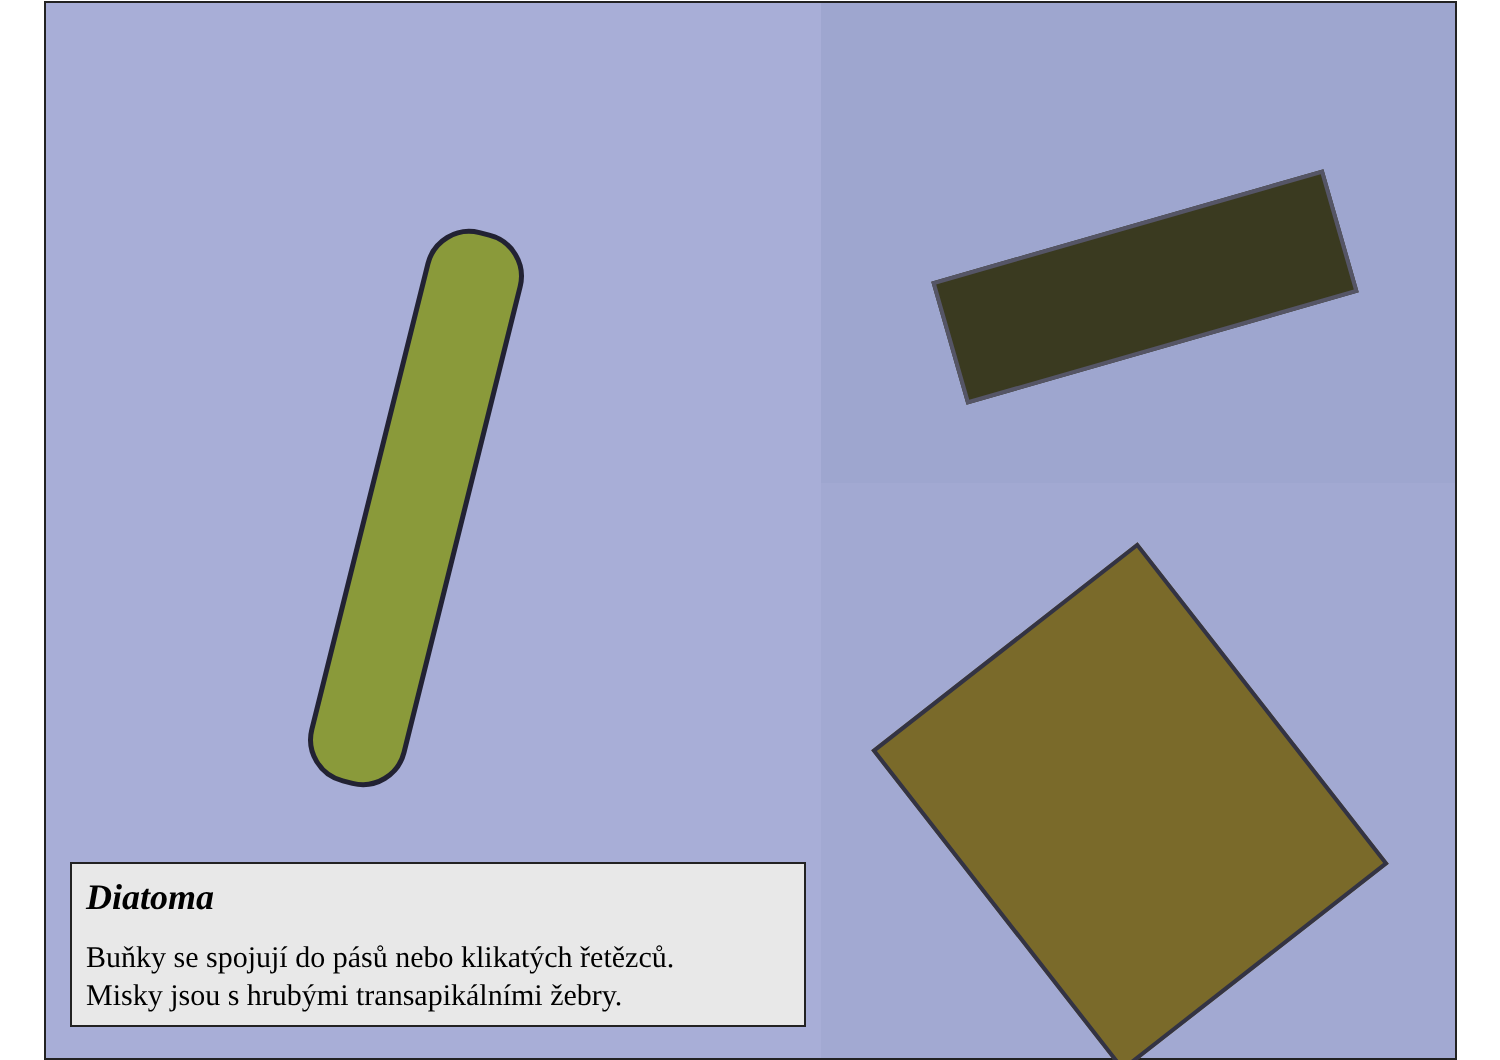Diatoma
Buňky se spojují do pásů nebo klikatých řetězců.
Misky jsou s hrubými transapikálními žebry.